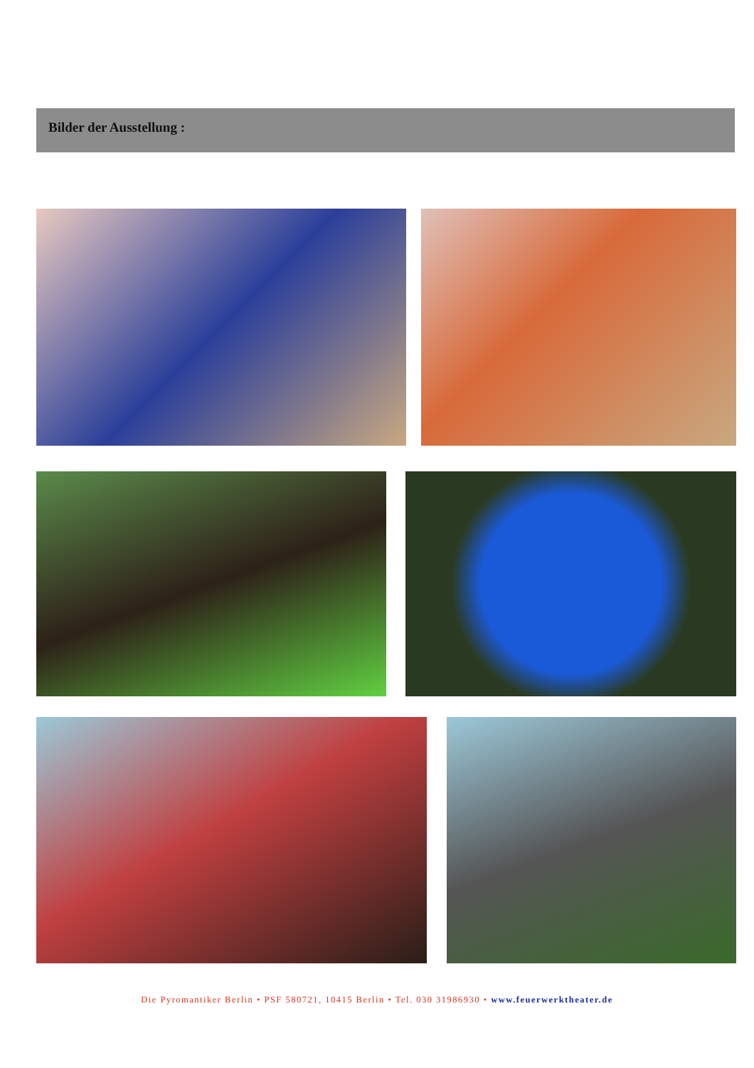Bilder der Ausstellung :
Die Pyromantiker Berlin • PSF 580721, 10415 Berlin • Tel. 030 31986930 • www.feuerwerktheater.de